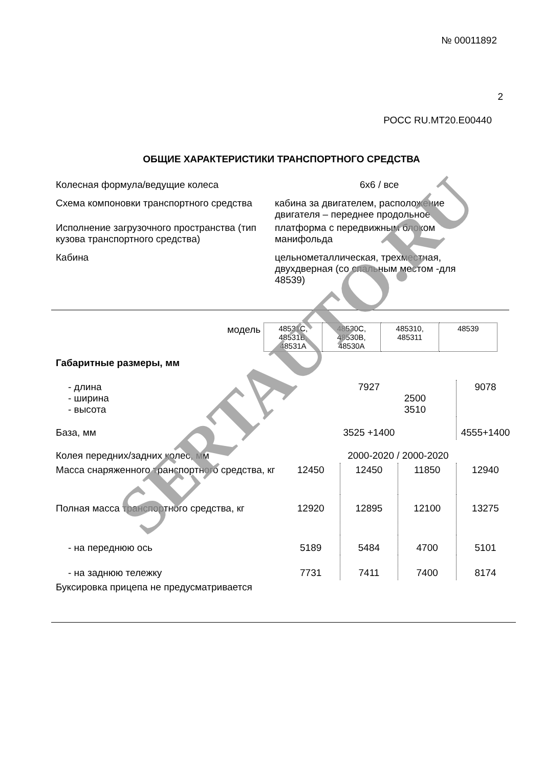№ 00011892
2
РОСС RU.MT20.E00440
ОБЩИЕ ХАРАКТЕРИСТИКИ ТРАНСПОРТНОГО СРЕДСТВА
| Колесная формула/ведущие колеса | 6х6 / все |
| Схема компоновки транспортного средства | кабина за двигателем, расположение двигателя – переднее продольное |
| Исполнение загрузочного пространства (тип кузова транспортного средства) | платформа с передвижным блоком манифольда |
| Кабина | цельнометаллическая, трехместная, двухдверная (со спальным местом -для 48539) |
| модель | 48531С, 48531В, 48531А | 48530С, 48530В, 48530А | 485310, 485311 | 48539 |
| Габаритные размеры, мм | | | | |
| - длина - ширина - высота | 7927 2500 3510 | | | 9078 |
| База, мм | 3525 +1400 | | | 4555+1400 |
| Колея передних/задних колес, мм | 2000-2020 / 2000-2020 | | | |
| Масса снаряженного транспортного средства, кг | 12450 | 12450 | 11850 | 12940 |
| Полная масса транспортного средства, кг | 12920 | 12895 | 12100 | 13275 |
| - на переднюю ось | 5189 | 5484 | 4700 | 5101 |
| - на заднюю тележку | 7731 | 7411 | 7400 | 8174 |
| Буксировка прицепа не предусматривается | | | | |
SERTAUTO.RU